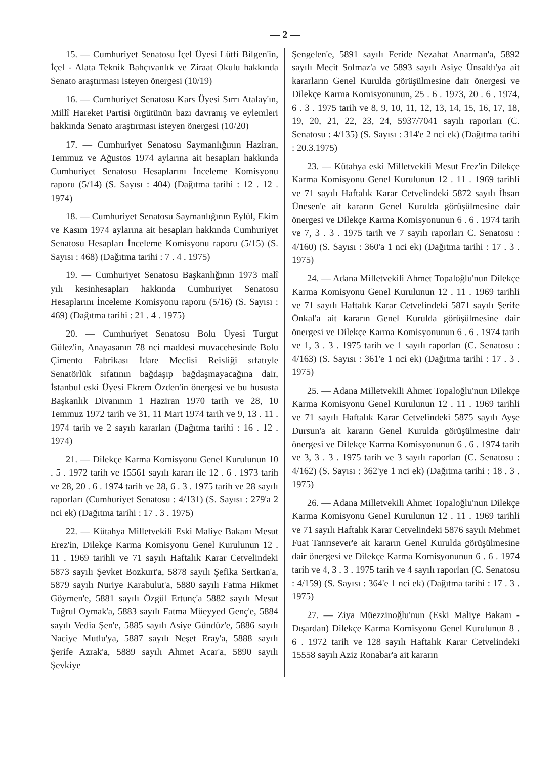— 2 —
15. — Cumhuriyet Senatosu İçel Üyesi Lütfi Bilgen'in, İçel - Alata Teknik Bahçıvanlık ve Ziraat Okulu hakkında Senato araştırması isteyen önergesi (10/19)
16. — Cumhuriyet Senatosu Kars Üyesi Sırrı Atalay'ın, Millî Hareket Partisi örgütünün bazı davranış ve eylemleri hakkında Senato araştırması isteyen önergesi (10/20)
17. — Cumhuriyet Senatosu Saymanlığının Haziran, Temmuz ve Ağustos 1974 aylarına ait hesapları hakkında Cumhuriyet Senatosu Hesaplarını İnceleme Komisyonu raporu (5/14) (S. Sayısı : 404) (Dağıtma tarihi : 12 . 12 . 1974)
18. — Cumhuriyet Senatosu Saymanlığının Eylül, Ekim ve Kasım 1974 aylarına ait hesapları hakkında Cumhuriyet Senatosu Hesapları İnceleme Komisyonu raporu (5/15) (S. Sayısı : 468) (Dağıtma tarihi : 7 . 4 . 1975)
19. — Cumhuriyet Senatosu Başkanlığının 1973 malî yılı kesinhesapları hakkında Cumhuriyet Senatosu Hesaplarını İnceleme Komisyonu raporu (5/16) (S. Sayısı : 469) (Dağıtma tarihi : 21 . 4 . 1975)
20. — Cumhuriyet Senatosu Bolu Üyesi Turgut Gülez'in, Anayasanın 78 nci maddesi muvacehesinde Bolu Çimento Fabrikası İdare Meclisi Reisliği sıfatıyle Senatörlük sıfatının bağdaşıp bağdaşmayacağına dair, İstanbul eski Üyesi Ekrem Özden'in önergesi ve bu hususta Başkanlık Divanının 1 Haziran 1970 tarih ve 28, 10 Temmuz 1972 tarih ve 31, 11 Mart 1974 tarih ve 9, 13 . 11 . 1974 tarih ve 2 sayılı kararları (Dağıtma tarihi : 16 . 12 . 1974)
21. — Dilekçe Karma Komisyonu Genel Kurulunun 10 . 5 . 1972 tarih ve 15561 sayılı kararı ile 12 . 6 . 1973 tarih ve 28, 20 . 6 . 1974 tarih ve 28, 6 . 3 . 1975 tarih ve 28 sayılı raporları (Cumhuriyet Senatosu : 4/131) (S. Sayısı : 279'a 2 nci ek) (Dağıtma tarihi : 17 . 3 . 1975)
22. — Kütahya Milletvekili Eski Maliye Bakanı Mesut Erez'in, Dilekçe Karma Komisyonu Genel Kurulunun 12 . 11 . 1969 tarihli ve 71 sayılı Haftalık Karar Cetvelindeki 5873 sayılı Şevket Bozkurt'a, 5878 sayılı Şefika Sertkan'a, 5879 sayılı Nuriye Karabulut'a, 5880 sayılı Fatma Hikmet Göymen'e, 5881 sayılı Özgül Ertunç'a 5882 sayılı Mesut Tuğrul Oymak'a, 5883 sayılı Fatma Müeyyed Genç'e, 5884 sayılı Vedia Şen'e, 5885 sayılı Asiye Gündüz'e, 5886 sayılı Naciye Mutlu'ya, 5887 sayılı Neşet Eray'a, 5888 sayılı Şerife Azrak'a, 5889 sayılı Ahmet Acar'a, 5890 sayılı Şevkiye
Şengelen'e, 5891 sayılı Feride Nezahat Anarman'a, 5892 sayılı Mecit Solmaz'a ve 5893 sayılı Asiye Ünsaldı'ya ait kararların Genel Kurulda görüşülmesine dair önergesi ve Dilekçe Karma Komisyonunun, 25 . 6 . 1973, 20 . 6 . 1974, 6 . 3 . 1975 tarih ve 8, 9, 10, 11, 12, 13, 14, 15, 16, 17, 18, 19, 20, 21, 22, 23, 24, 5937/7041 sayılı raporları (C. Senatosu : 4/135) (S. Sayısı : 314'e 2 nci ek) (Dağıtma tarihi : 20.3.1975)
23. — Kütahya eski Milletvekili Mesut Erez'in Dilekçe Karma Komisyonu Genel Kurulunun 12 . 11 . 1969 tarihli ve 71 sayılı Haftalık Karar Cetvelindeki 5872 sayılı İhsan Ünesen'e ait kararın Genel Kurulda görüşülmesine dair önergesi ve Dilekçe Karma Komisyonunun 6 . 6 . 1974 tarih ve 7, 3 . 3 . 1975 tarih ve 7 sayılı raporları C. Senatosu : 4/160) (S. Sayısı : 360'a 1 nci ek) (Dağıtma tarihi : 17 . 3 . 1975)
24. — Adana Milletvekili Ahmet Topaloğlu'nun Dilekçe Karma Komisyonu Genel Kurulunun 12 . 11 . 1969 tarihli ve 71 sayılı Haftalık Karar Cetvelindeki 5871 sayılı Şerife Önkal'a ait kararın Genel Kurulda görüşülmesine dair önergesi ve Dilekçe Karma Komisyonunun 6 . 6 . 1974 tarih ve 1, 3 . 3 . 1975 tarih ve 1 sayılı raporları (C. Senatosu : 4/163) (S. Sayısı : 361'e 1 nci ek) (Dağıtma tarihi : 17 . 3 . 1975)
25. — Adana Milletvekili Ahmet Topaloğlu'nun Dilekçe Karma Komisyonu Genel Kurulunun 12 . 11 . 1969 tarihli ve 71 sayılı Haftalık Karar Cetvelindeki 5875 sayılı Ayşe Dursun'a ait kararın Genel Kurulda görüşülmesine dair önergesi ve Dilekçe Karma Komisyonunun 6 . 6 . 1974 tarih ve 3, 3 . 3 . 1975 tarih ve 3 sayılı raporları (C. Senatosu : 4/162) (S. Sayısı : 362'ye 1 nci ek) (Dağıtma tarihi : 18 . 3 . 1975)
26. — Adana Milletvekili Ahmet Topaloğlu'nun Dilekçe Karma Komisyonu Genel Kurulunun 12 . 11 . 1969 tarihli ve 71 sayılı Haftalık Karar Cetvelindeki 5876 sayılı Mehmet Fuat Tanrısever'e ait kararın Genel Kurulda görüşülmesine dair önergesi ve Dilekçe Karma Komisyonunun 6 . 6 . 1974 tarih ve 4, 3 . 3 . 1975 tarih ve 4 sayılı raporları (C. Senatosu : 4/159) (S. Sayısı : 364'e 1 nci ek) (Dağıtma tarihi : 17 . 3 . 1975)
27. — Ziya Müezzinoğlu'nun (Eski Maliye Bakanı - Dışardan) Dilekçe Karma Komisyonu Genel Kurulunun 8 . 6 . 1972 tarih ve 128 sayılı Haftalık Karar Cetvelindeki 15558 sayılı Aziz Ronabar'a ait kararın